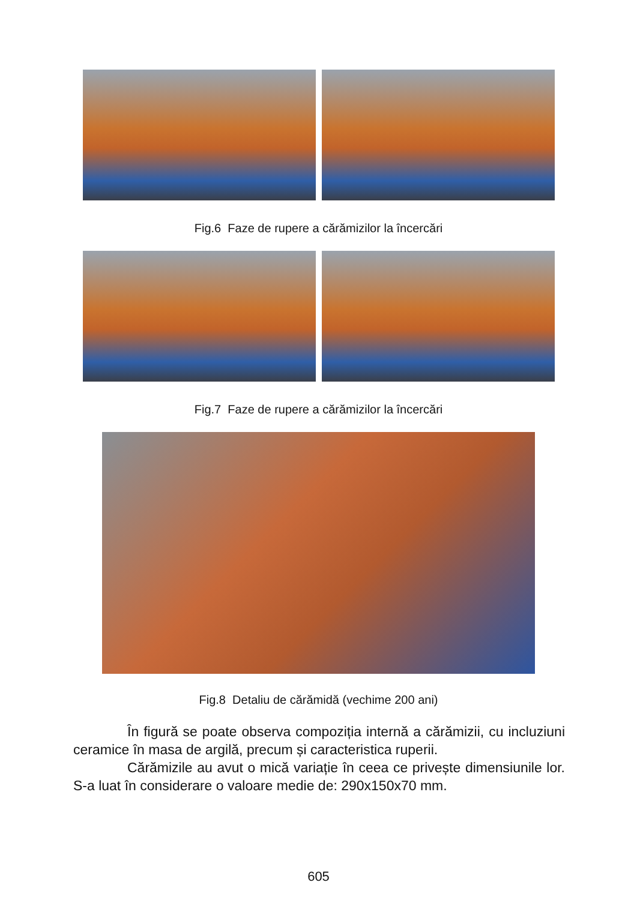Fig.6 Faze de rupere a cărămizilor la încercări
Fig.7 Faze de rupere a cărămizilor la încercări
Fig.8 Detaliu de cărămidă (vechime 200 ani)
În figură se poate observa compoziția internă a cărămizii, cu incluziuni ceramice în masa de argilă, precum și caracteristica ruperii.
Cărămizile au avut o mică variație în ceea ce privește dimensiunile lor. S-a luat în considerare o valoare medie de: 290x150x70 mm.
605